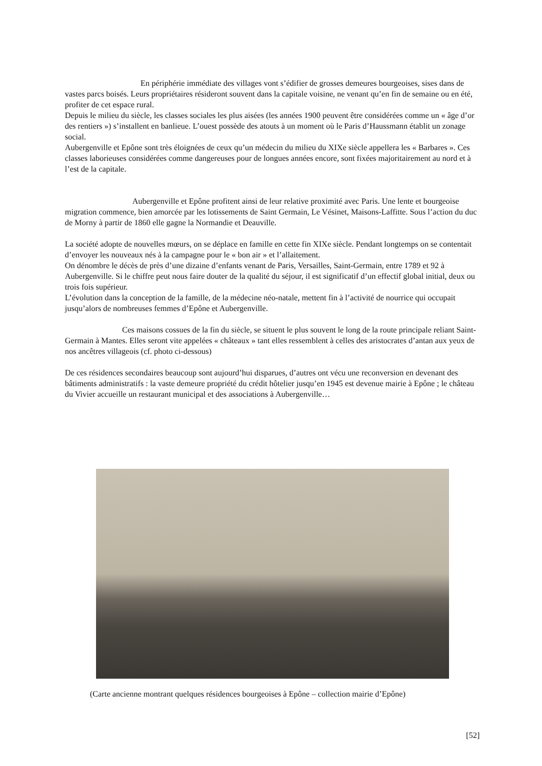En périphérie immédiate des villages vont s’édifier de grosses demeures bourgeoises, sises dans de vastes parcs boisés. Leurs propriétaires résideront souvent dans la capitale voisine, ne venant qu’en fin de semaine ou en été, profiter de cet espace rural.
Depuis le milieu du siècle, les classes sociales les plus aisées (les années 1900 peuvent être considérées comme un « âge d’or des rentiers ») s’installent en banlieue. L’ouest possède des atouts à un moment où le Paris d’Haussmann établit un zonage social.
Aubergenville et Epône sont très éloignées de ceux qu’un médecin du milieu du XIXe siècle appellera les « Barbares ». Ces classes laborieuses considérées comme dangereuses pour de longues années encore, sont fixées majoritairement au nord et à l’est de la capitale.
Aubergenville et Epône profitent ainsi de leur relative proximité avec Paris. Une lente et bourgeoise migration commence, bien amorcée par les lotissements de Saint Germain, Le Vésinet, Maisons-Laffitte. Sous l’action du duc de Morny à partir de 1860 elle gagne la Normandie et Deauville.
La société adopte de nouvelles mœurs, on se déplace en famille en cette fin XIXe siècle. Pendant longtemps on se contentait d’envoyer les nouveaux nés à la campagne pour le « bon air » et l’allaitement.
On dénombre le décès de près d’une dizaine d’enfants venant de Paris, Versailles, Saint-Germain, entre 1789 et 92 à Aubergenville. Si le chiffre peut nous faire douter de la qualité du séjour, il est significatif d’un effectif global initial, deux ou trois fois supérieur.
L’évolution dans la conception de la famille, de la médecine néo-natale, mettent fin à l’activité de nourrice qui occupait jusqu’alors de nombreuses femmes d’Epône et Aubergenville.
Ces maisons cossues de la fin du siècle, se situent le plus souvent le long de la route principale reliant Saint-Germain à Mantes. Elles seront vite appelées « châteaux » tant elles ressemblent à celles des aristocrates d’antan aux yeux de nos ancêtres villageois (cf. photo ci-dessous)
De ces résidences secondaires beaucoup sont aujourd’hui disparues, d’autres ont vécu une reconversion en devenant des bâtiments administratifs : la vaste demeure propriété du crédit hôtelier jusqu’en 1945 est devenue mairie à Epône ; le château du Vivier accueille un restaurant municipal et des associations à Aubergenville…
(Carte ancienne montrant quelques résidences bourgeoises à Epône – collection mairie d’Epône)
[52]